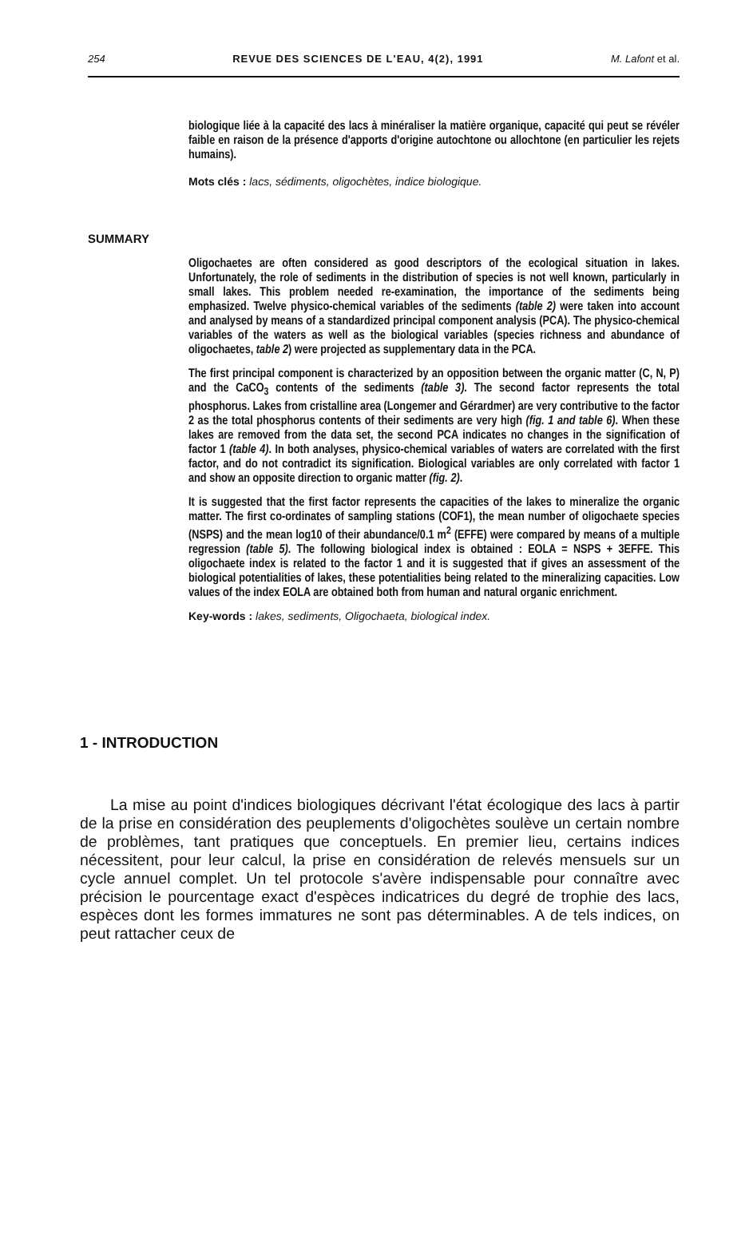254 REVUE DES SCIENCES DE L'EAU, 4(2), 1991 M. Lafont et al.
biologique liée à la capacité des lacs à minéraliser la matière organique, capacité qui peut se révéler faible en raison de la présence d'apports d'origine autochtone ou allochtone (en particulier les rejets humains).
Mots clés : lacs, sédiments, oligochètes, indice biologique.
SUMMARY
Oligochaetes are often considered as good descriptors of the ecological situation in lakes. Unfortunately, the role of sediments in the distribution of species is not well known, particularly in small lakes. This problem needed re-examination, the importance of the sediments being emphasized. Twelve physico-chemical variables of the sediments (table 2) were taken into account and analysed by means of a standardized principal component analysis (PCA). The physico-chemical variables of the waters as well as the biological variables (species richness and abundance of oligochaetes, table 2) were projected as supplementary data in the PCA.
The first principal component is characterized by an opposition between the organic matter (C, N, P) and the CaCO<sub>3</sub> contents of the sediments (table 3). The second factor represents the total phosphorus. Lakes from cristalline area (Longemer and Gérardmer) are very contributive to the factor 2 as the total phosphorus contents of their sediments are very high (fig. 1 and table 6). When these lakes are removed from the data set, the second PCA indicates no changes in the signification of factor 1 (table 4). In both analyses, physico-chemical variables of waters are correlated with the first factor, and do not contradict its signification. Biological variables are only correlated with factor 1 and show an opposite direction to organic matter (fig. 2).
It is suggested that the first factor represents the capacities of the lakes to mineralize the organic matter. The first co-ordinates of sampling stations (COF1), the mean number of oligochaete species (NSPS) and the mean log10 of their abundance/0.1 m<sup>2</sup> (EFFE) were compared by means of a multiple regression (table 5). The following biological index is obtained : EOLA = NSPS + 3EFFE. This oligochaete index is related to the factor 1 and it is suggested that if gives an assessment of the biological potentialities of lakes, these potentialities being related to the mineralizing capacities. Low values of the index EOLA are obtained both from human and natural organic enrichment.
Key-words : lakes, sediments, Oligochaeta, biological index.
1 - INTRODUCTION
La mise au point d'indices biologiques décrivant l'état écologique des lacs à partir de la prise en considération des peuplements d'oligochètes soulève un certain nombre de problèmes, tant pratiques que conceptuels. En premier lieu, certains indices nécessitent, pour leur calcul, la prise en considération de relevés mensuels sur un cycle annuel complet. Un tel protocole s'avère indispensable pour connaître avec précision le pourcentage exact d'espèces indicatrices du degré de trophie des lacs, espèces dont les formes immatures ne sont pas déterminables. A de tels indices, on peut rattacher ceux de